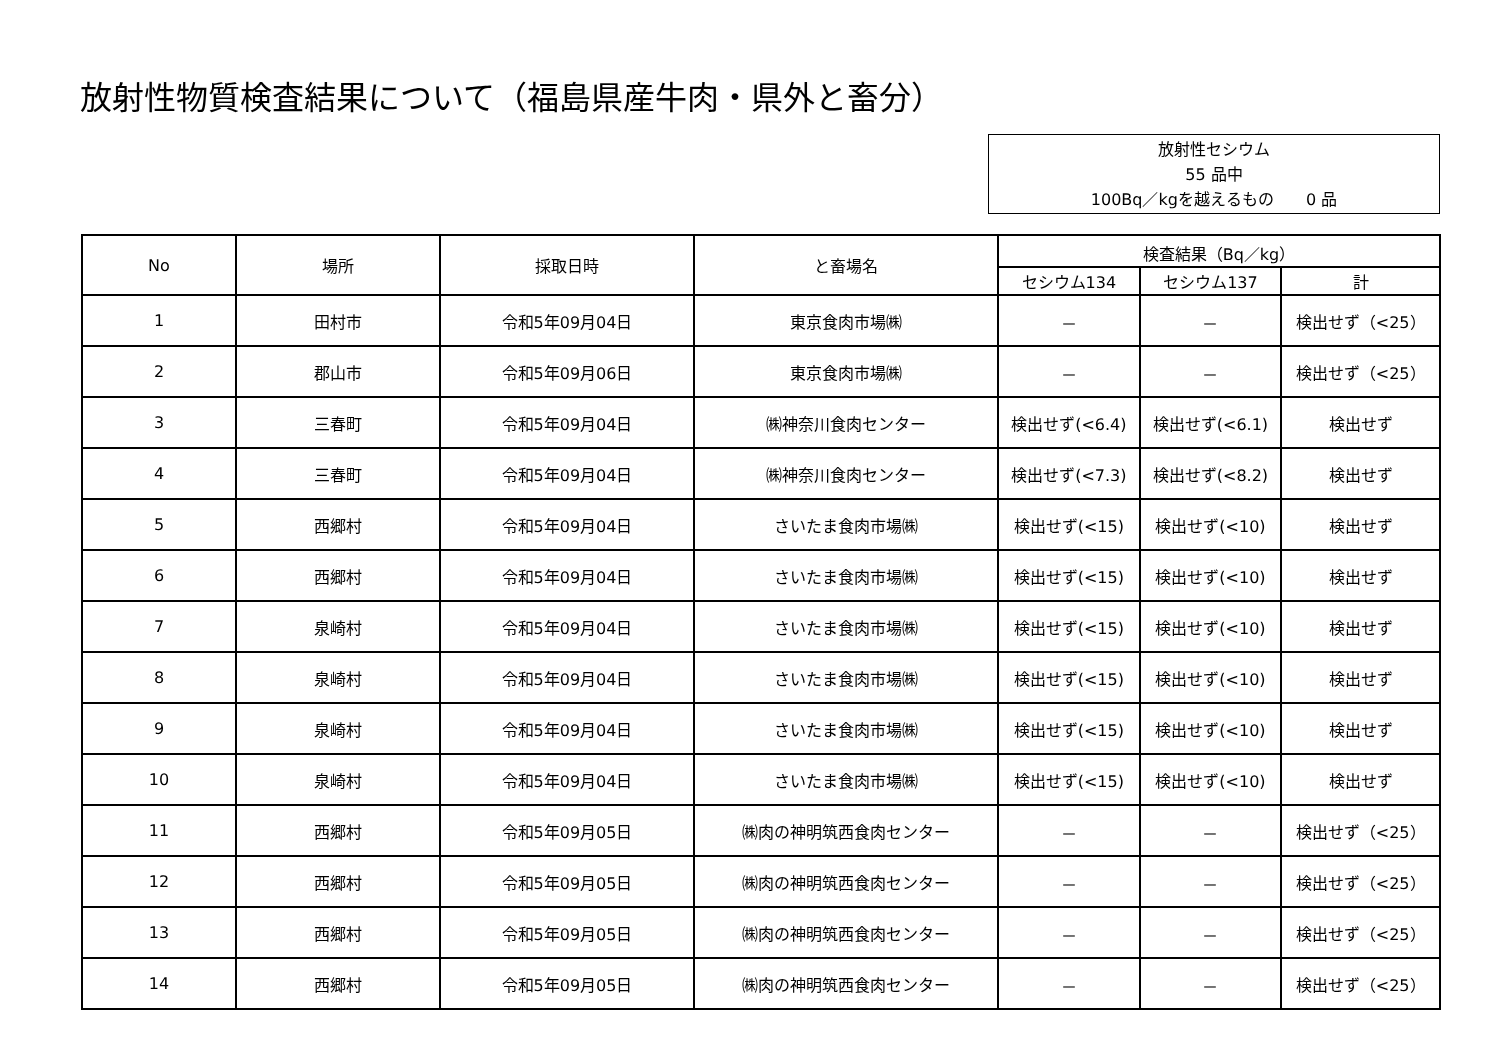放射性物質検査結果について（福島県産牛肉・県外と畜分）
放射性セシウム
55 品中
100Bq／kgを越えるもの　　0 品
| No | 場所 | 採取日時 | と畜場名 | 検査結果（Bq／kg） | | |
| --- | --- | --- | --- | --- | --- | --- |
| | | | | セシウム134 | セシウム137 | 計 |
| 1 | 田村市 | 令和5年09月04日 | 東京食肉市場㈱ | － | － | 検出せず（<25） |
| 2 | 郡山市 | 令和5年09月06日 | 東京食肉市場㈱ | － | － | 検出せず（<25） |
| 3 | 三春町 | 令和5年09月04日 | ㈱神奈川食肉センター | 検出せず(<6.4) | 検出せず(<6.1) | 検出せず |
| 4 | 三春町 | 令和5年09月04日 | ㈱神奈川食肉センター | 検出せず(<7.3) | 検出せず(<8.2) | 検出せず |
| 5 | 西郷村 | 令和5年09月04日 | さいたま食肉市場㈱ | 検出せず(<15) | 検出せず(<10) | 検出せず |
| 6 | 西郷村 | 令和5年09月04日 | さいたま食肉市場㈱ | 検出せず(<15) | 検出せず(<10) | 検出せず |
| 7 | 泉崎村 | 令和5年09月04日 | さいたま食肉市場㈱ | 検出せず(<15) | 検出せず(<10) | 検出せず |
| 8 | 泉崎村 | 令和5年09月04日 | さいたま食肉市場㈱ | 検出せず(<15) | 検出せず(<10) | 検出せず |
| 9 | 泉崎村 | 令和5年09月04日 | さいたま食肉市場㈱ | 検出せず(<15) | 検出せず(<10) | 検出せず |
| 10 | 泉崎村 | 令和5年09月04日 | さいたま食肉市場㈱ | 検出せず(<15) | 検出せず(<10) | 検出せず |
| 11 | 西郷村 | 令和5年09月05日 | ㈱肉の神明筑西食肉センター | － | － | 検出せず（<25） |
| 12 | 西郷村 | 令和5年09月05日 | ㈱肉の神明筑西食肉センター | － | － | 検出せず（<25） |
| 13 | 西郷村 | 令和5年09月05日 | ㈱肉の神明筑西食肉センター | － | － | 検出せず（<25） |
| 14 | 西郷村 | 令和5年09月05日 | ㈱肉の神明筑西食肉センター | － | － | 検出せず（<25） |